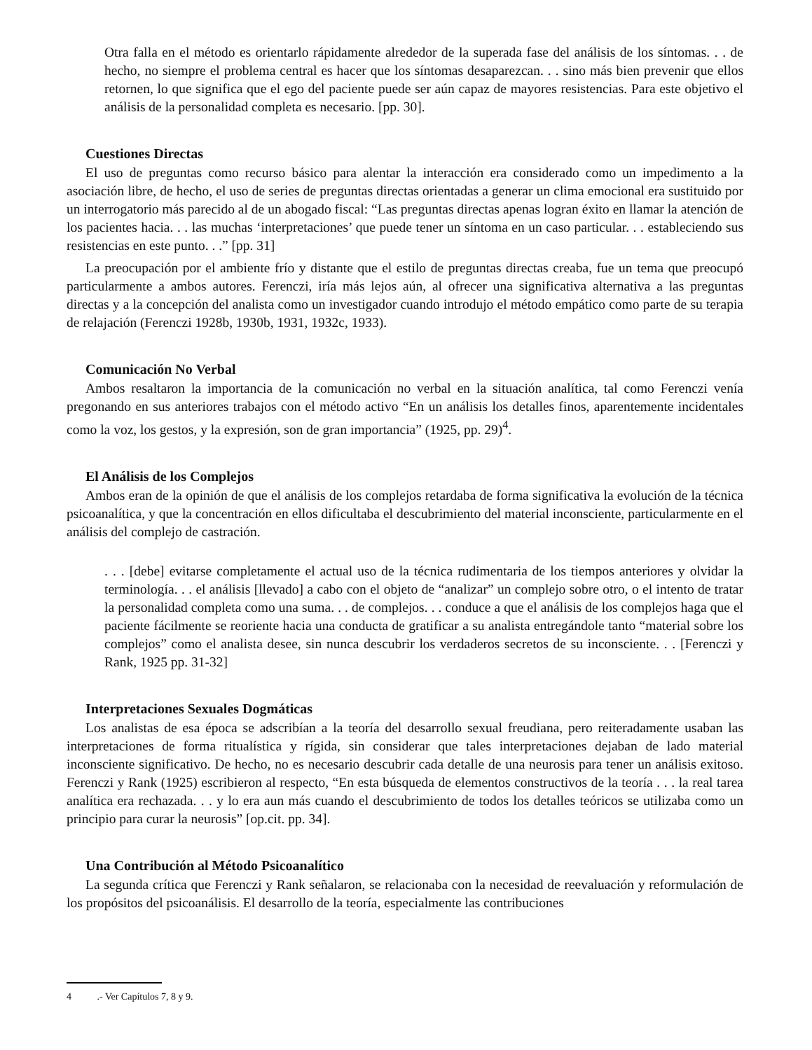Otra falla en el método es orientarlo rápidamente alrededor de la superada fase del análisis de los síntomas. . . de hecho, no siempre el problema central es hacer que los síntomas desaparezcan. . . sino más bien prevenir que ellos retornen, lo que significa que el ego del paciente puede ser aún capaz de mayores resistencias. Para este objetivo el análisis de la personalidad completa es necesario. [pp. 30].
Cuestiones Directas
El uso de preguntas como recurso básico para alentar la interacción era considerado como un impedimento a la asociación libre, de hecho, el uso de series de preguntas directas orientadas a generar un clima emocional era sustituido por un interrogatorio más parecido al de un abogado fiscal: “Las preguntas directas apenas logran éxito en llamar la atención de los pacientes hacia. . . las muchas ‘interpretaciones’ que puede tener un síntoma en un caso particular. . . estableciendo sus resistencias en este punto. . .” [pp. 31]
La preocupación por el ambiente frío y distante que el estilo de preguntas directas creaba, fue un tema que preocupó particularmente a ambos autores. Ferenczi, iría más lejos aún, al ofrecer una significativa alternativa a las preguntas directas y a la concepción del analista como un investigador cuando introdujo el método empático como parte de su terapia de relajación (Ferenczi 1928b, 1930b, 1931, 1932c, 1933).
Comunicación No Verbal
Ambos resaltaron la importancia de la comunicación no verbal en la situación analítica, tal como Ferenczi venía pregonando en sus anteriores trabajos con el método activo “En un análisis los detalles finos, aparentemente incidentales como la voz, los gestos, y la expresión, son de gran importancia” (1925, pp. 29)<sup>4</sup>.
El Análisis de los Complejos
Ambos eran de la opinión de que el análisis de los complejos retardaba de forma significativa la evolución de la técnica psicoanalítica, y que la concentración en ellos dificultaba el descubrimiento del material inconsciente, particularmente en el análisis del complejo de castración.
. . . [debe] evitarse completamente el actual uso de la técnica rudimentaria de los tiempos anteriores y olvidar la terminología. . . el análisis [llevado] a cabo con el objeto de “analizar” un complejo sobre otro, o el intento de tratar la personalidad completa como una suma. . . de complejos. . . conduce a que el análisis de los complejos haga que el paciente fácilmente se reoriente hacia una conducta de gratificar a su analista entregándole tanto “material sobre los complejos” como el analista desee, sin nunca descubrir los verdaderos secretos de su inconsciente. . . [Ferenczi y Rank, 1925 pp. 31-32]
Interpretaciones Sexuales Dogmáticas
Los analistas de esa época se adscribían a la teoría del desarrollo sexual freudiana, pero reiteradamente usaban las interpretaciones de forma ritualística y rígida, sin considerar que tales interpretaciones dejaban de lado material inconsciente significativo. De hecho, no es necesario descubrir cada detalle de una neurosis para tener un análisis exitoso. Ferenczi y Rank (1925) escribieron al respecto, “En esta búsqueda de elementos constructivos de la teoría . . . la real tarea analítica era rechazada. . . y lo era aun más cuando el descubrimiento de todos los detalles teóricos se utilizaba como un principio para curar la neurosis” [op.cit. pp. 34].
Una Contribución al Método Psicoanalítico
La segunda crítica que Ferenczi y Rank señalaron, se relacionaba con la necesidad de reevaluación y reformulación de los propósitos del psicoanálisis. El desarrollo de la teoría, especialmente las contribuciones
4 .- Ver Capítulos 7, 8 y 9.